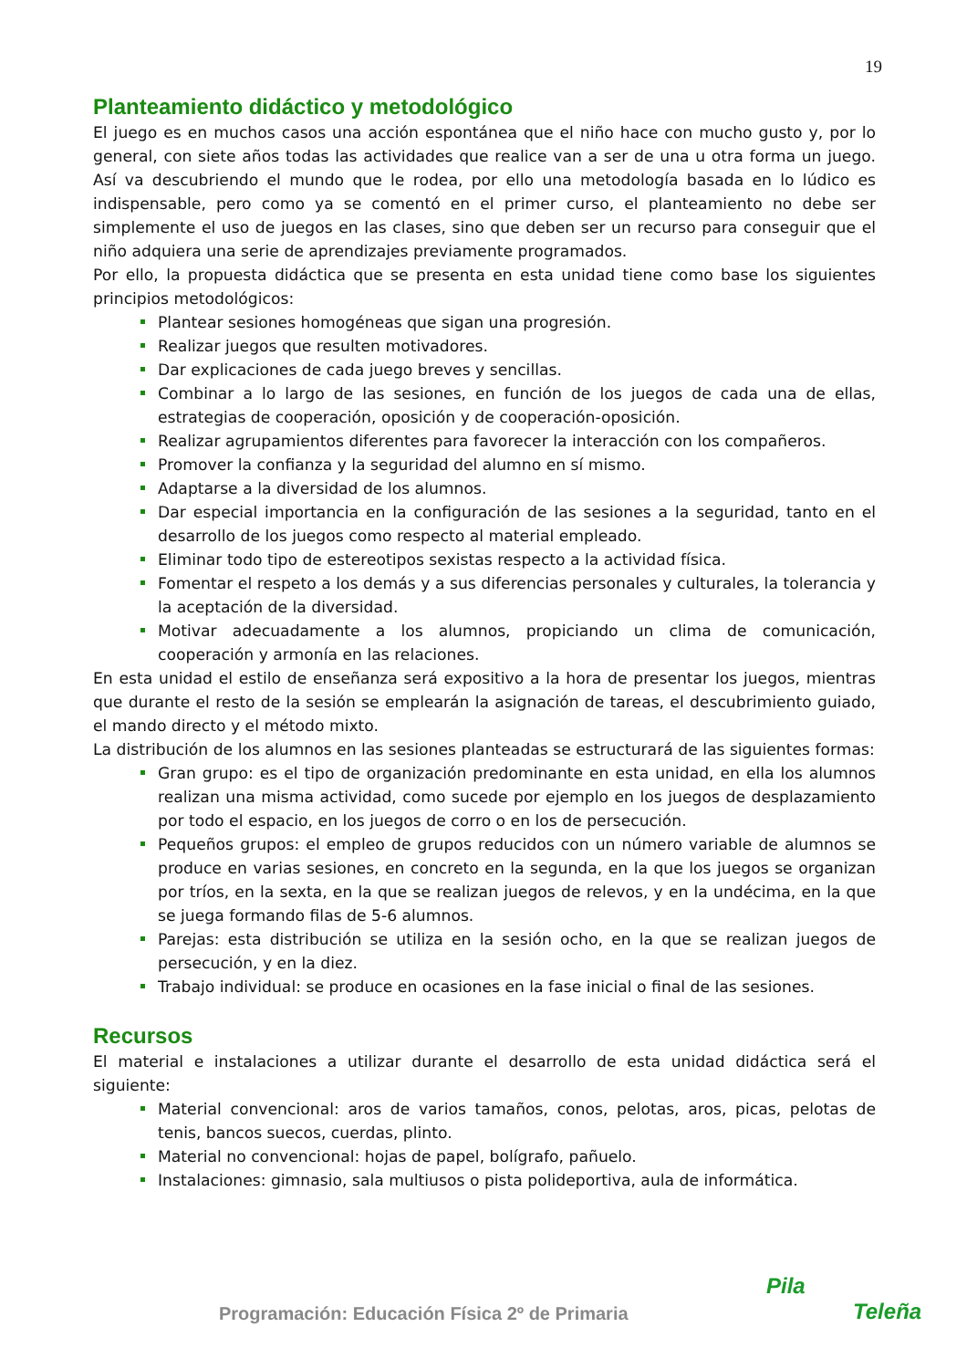19
Planteamiento didáctico y metodológico
El juego es en muchos casos una acción espontánea que el niño hace con mucho gusto y, por lo general, con siete años todas las actividades que realice van a ser de una u otra forma un juego. Así va descubriendo el mundo que le rodea, por ello una metodología basada en lo lúdico es indispensable, pero como ya se comentó en el primer curso, el planteamiento no debe ser simplemente el uso de juegos en las clases, sino que deben ser un recurso para conseguir que el niño adquiera una serie de aprendizajes previamente programados.
Por ello, la propuesta didáctica que se presenta en esta unidad tiene como base los siguientes principios metodológicos:
Plantear sesiones homogéneas que sigan una progresión.
Realizar juegos que resulten motivadores.
Dar explicaciones de cada juego breves y sencillas.
Combinar a lo largo de las sesiones, en función de los juegos de cada una de ellas, estrategias de cooperación, oposición y de cooperación-oposición.
Realizar agrupamientos diferentes para favorecer la interacción con los compañeros.
Promover la confianza y la seguridad del alumno en sí mismo.
Adaptarse a la diversidad de los alumnos.
Dar especial importancia en la configuración de las sesiones a la seguridad, tanto en el desarrollo de los juegos como respecto al material empleado.
Eliminar todo tipo de estereotipos sexistas respecto a la actividad física.
Fomentar el respeto a los demás y a sus diferencias personales y culturales, la tolerancia y la aceptación de la diversidad.
Motivar adecuadamente a los alumnos, propiciando un clima de comunicación, cooperación y armonía en las relaciones.
En esta unidad el estilo de enseñanza será expositivo a la hora de presentar los juegos, mientras que durante el resto de la sesión se emplearán la asignación de tareas, el descubrimiento guiado, el mando directo y el método mixto.
La distribución de los alumnos en las sesiones planteadas se estructurará de las siguientes formas:
Gran grupo: es el tipo de organización predominante en esta unidad, en ella los alumnos realizan una misma actividad, como sucede por ejemplo en los juegos de desplazamiento por todo el espacio, en los juegos de corro o en los de persecución.
Pequeños grupos: el empleo de grupos reducidos con un número variable de alumnos se produce en varias sesiones, en concreto en la segunda, en la que los juegos se organizan por tríos, en la sexta, en la que se realizan juegos de relevos, y en la undécima, en la que se juega formando filas de 5-6 alumnos.
Parejas: esta distribución se utiliza en la sesión ocho, en la que se realizan juegos de persecución, y en la diez.
Trabajo individual: se produce en ocasiones en la fase inicial o final de las sesiones.
Recursos
El material e instalaciones a utilizar durante el desarrollo de esta unidad didáctica será el siguiente:
Material convencional: aros de varios tamaños, conos, pelotas, aros, picas, pelotas de tenis, bancos suecos, cuerdas, plinto.
Material no convencional: hojas de papel, bolígrafo, pañuelo.
Instalaciones: gimnasio, sala multiusos o pista polideportiva, aula de informática.
Programación: Educación Física 2º de Primaria
Pila
Teleña